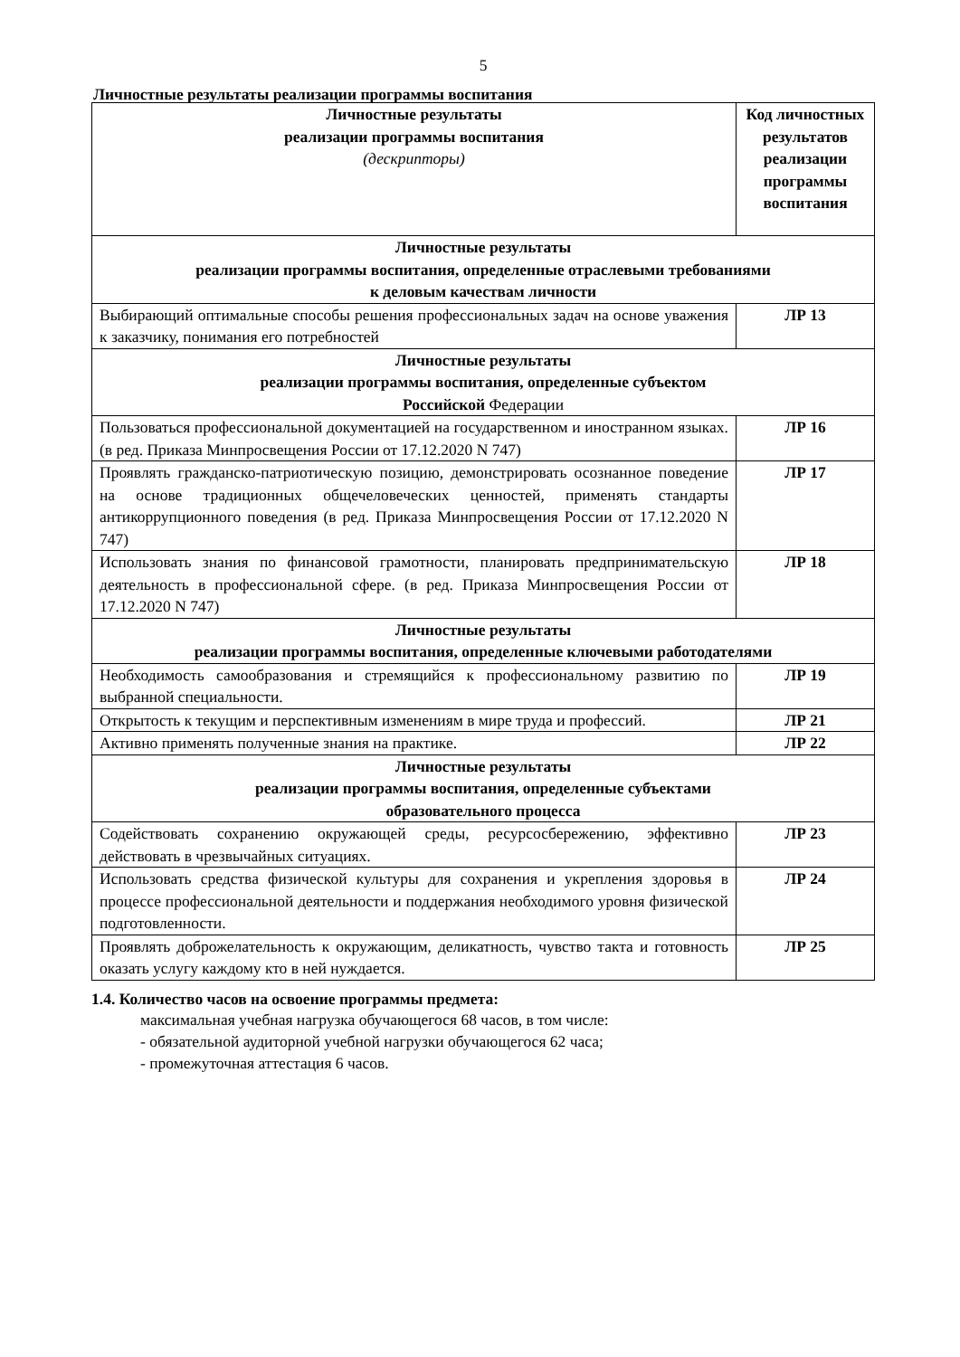5
Личностные результаты реализации программы воспитания
| Личностные результаты реализации программы воспитания (дескрипторы) | Код личностных результатов реализации программы воспитания |
| --- | --- |
| Личностные результаты реализации программы воспитания, определенные отраслевыми требованиями к деловым качествам личности | |
| Выбирающий оптимальные способы решения профессиональных задач на основе уважения к заказчику, понимания его потребностей | ЛР 13 |
| Личностные результаты реализации программы воспитания, определенные субъектом Российской Федерации | |
| Пользоваться профессиональной документацией на государственном и иностранном языках. (в ред. Приказа Минпросвещения России от 17.12.2020 N 747) | ЛР 16 |
| Проявлять гражданско-патриотическую позицию, демонстрировать осознанное поведение на основе традиционных общечеловеческих ценностей, применять стандарты антикоррупционного поведения (в ред. Приказа Минпросвещения России от 17.12.2020 N 747) | ЛР 17 |
| Использовать знания по финансовой грамотности, планировать предпринимательскую деятельность в профессиональной сфере. (в ред. Приказа Минпросвещения России от 17.12.2020 N 747) | ЛР 18 |
| Личностные результаты реализации программы воспитания, определенные ключевыми работодателями | |
| Необходимость самообразования и стремящийся к профессиональному развитию по выбранной специальности. | ЛР 19 |
| Открытость к текущим и перспективным изменениям в мире труда и профессий. | ЛР 21 |
| Активно применять полученные знания на практике. | ЛР 22 |
| Личностные результаты реализации программы воспитания, определенные субъектами образовательного процесса | |
| Содействовать сохранению окружающей среды, ресурсосбережению, эффективно действовать в чрезвычайных ситуациях. | ЛР 23 |
| Использовать средства физической культуры для сохранения и укрепления здоровья в процессе профессиональной деятельности и поддержания необходимого уровня физической подготовленности. | ЛР 24 |
| Проявлять доброжелательность к окружающим, деликатность, чувство такта и готовность оказать услугу каждому кто в ней нуждается. | ЛР 25 |
1.4. Количество часов на освоение программы предмета:
максимальная учебная нагрузка обучающегося 68 часов, в том числе:
- обязательной аудиторной учебной нагрузки обучающегося 62 часа;
- промежуточная аттестация 6 часов.